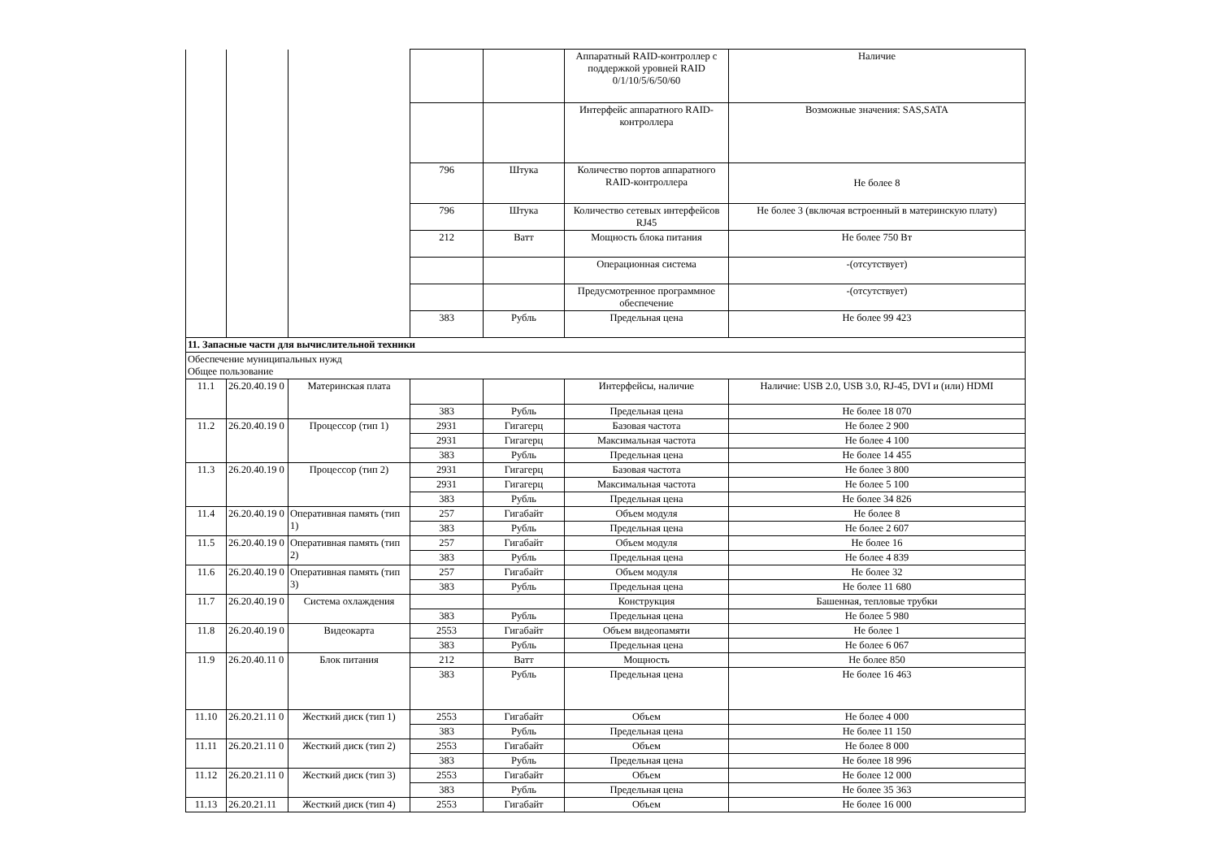| | | | | | Аппаратный RAID-контроллер с поддержкой уровней RAID 0/1/10/5/6/50/60 | Наличие |
| | | | | | Интерфейс аппаратного RAID-контроллера | Возможные значения: SAS,SATA |
| | | | 796 | Штука | Количество портов аппаратного RAID-контроллера | Не более 8 |
| | | | 796 | Штука | Количество сетевых интерфейсов RJ45 | Не более 3 (включая встроенный в материнскую плату) |
| | | | 212 | Ватт | Мощность блока питания | Не более 750 Вт |
| | | | | | Операционная система | -(отсутствует) |
| | | | | | Предусмотренное программное обеспечение | -(отсутствует) |
| | | | 383 | Рубль | Предельная цена | Не более 99 423 |
| 11. Запасные части для вычислительной техники | | | | | | |
| Обеспечение муниципальных нужд Общее пользование | | | | | | |
| 11.1 | 26.20.40.19 0 | Материнская плата | | | Интерфейсы, наличие | Наличие: USB 2.0, USB 3.0, RJ-45, DVI и (или) HDMI |
| | | | 383 | Рубль | Предельная цена | Не более 18 070 |
| 11.2 | 26.20.40.19 0 | Процессор (тип 1) | 2931 | Гигагерц | Базовая частота | Не более 2 900 |
| | | | 2931 | Гигагерц | Максимальная частота | Не более 4 100 |
| | | | 383 | Рубль | Предельная цена | Не более 14 455 |
| 11.3 | 26.20.40.19 0 | Процессор (тип 2) | 2931 | Гигагерц | Базовая частота | Не более 3 800 |
| | | | 2931 | Гигагерц | Максимальная частота | Не более 5 100 |
| | | | 383 | Рубль | Предельная цена | Не более 34 826 |
| 11.4 | 26.20.40.19 0 | Оперативная память (тип 1) | 257 | Гигабайт | Объем модуля | Не более 8 |
| | | | 383 | Рубль | Предельная цена | Не более 2 607 |
| 11.5 | 26.20.40.19 0 | Оперативная память (тип 2) | 257 | Гигабайт | Объем модуля | Не более 16 |
| | | | 383 | Рубль | Предельная цена | Не более 4 839 |
| 11.6 | 26.20.40.19 0 | Оперативная память (тип 3) | 257 | Гигабайт | Объем модуля | Не более 32 |
| | | | 383 | Рубль | Предельная цена | Не более 11 680 |
| 11.7 | 26.20.40.19 0 | Система охлаждения | | | Конструкция | Башенная, тепловые трубки |
| | | | 383 | Рубль | Предельная цена | Не более 5 980 |
| 11.8 | 26.20.40.19 0 | Видеокарта | 2553 | Гигабайт | Объем видеопамяти | Не более 1 |
| | | | 383 | Рубль | Предельная цена | Не более 6 067 |
| 11.9 | 26.20.40.11 0 | Блок питания | 212 | Ватт | Мощность | Не более 850 |
| | | | 383 | Рубль | Предельная цена | Не более 16 463 |
| 11.10 | 26.20.21.11 0 | Жесткий диск (тип 1) | 2553 | Гигабайт | Объем | Не более 4 000 |
| | | | 383 | Рубль | Предельная цена | Не более 11 150 |
| 11.11 | 26.20.21.11 0 | Жесткий диск (тип 2) | 2553 | Гигабайт | Объем | Не более 8 000 |
| | | | 383 | Рубль | Предельная цена | Не более 18 996 |
| 11.12 | 26.20.21.11 0 | Жесткий диск (тип 3) | 2553 | Гигабайт | Объем | Не более 12 000 |
| | | | 383 | Рубль | Предельная цена | Не более 35 363 |
| 11.13 | 26.20.21.11 | Жесткий диск (тип 4) | 2553 | Гигабайт | Объем | Не более 16 000 |